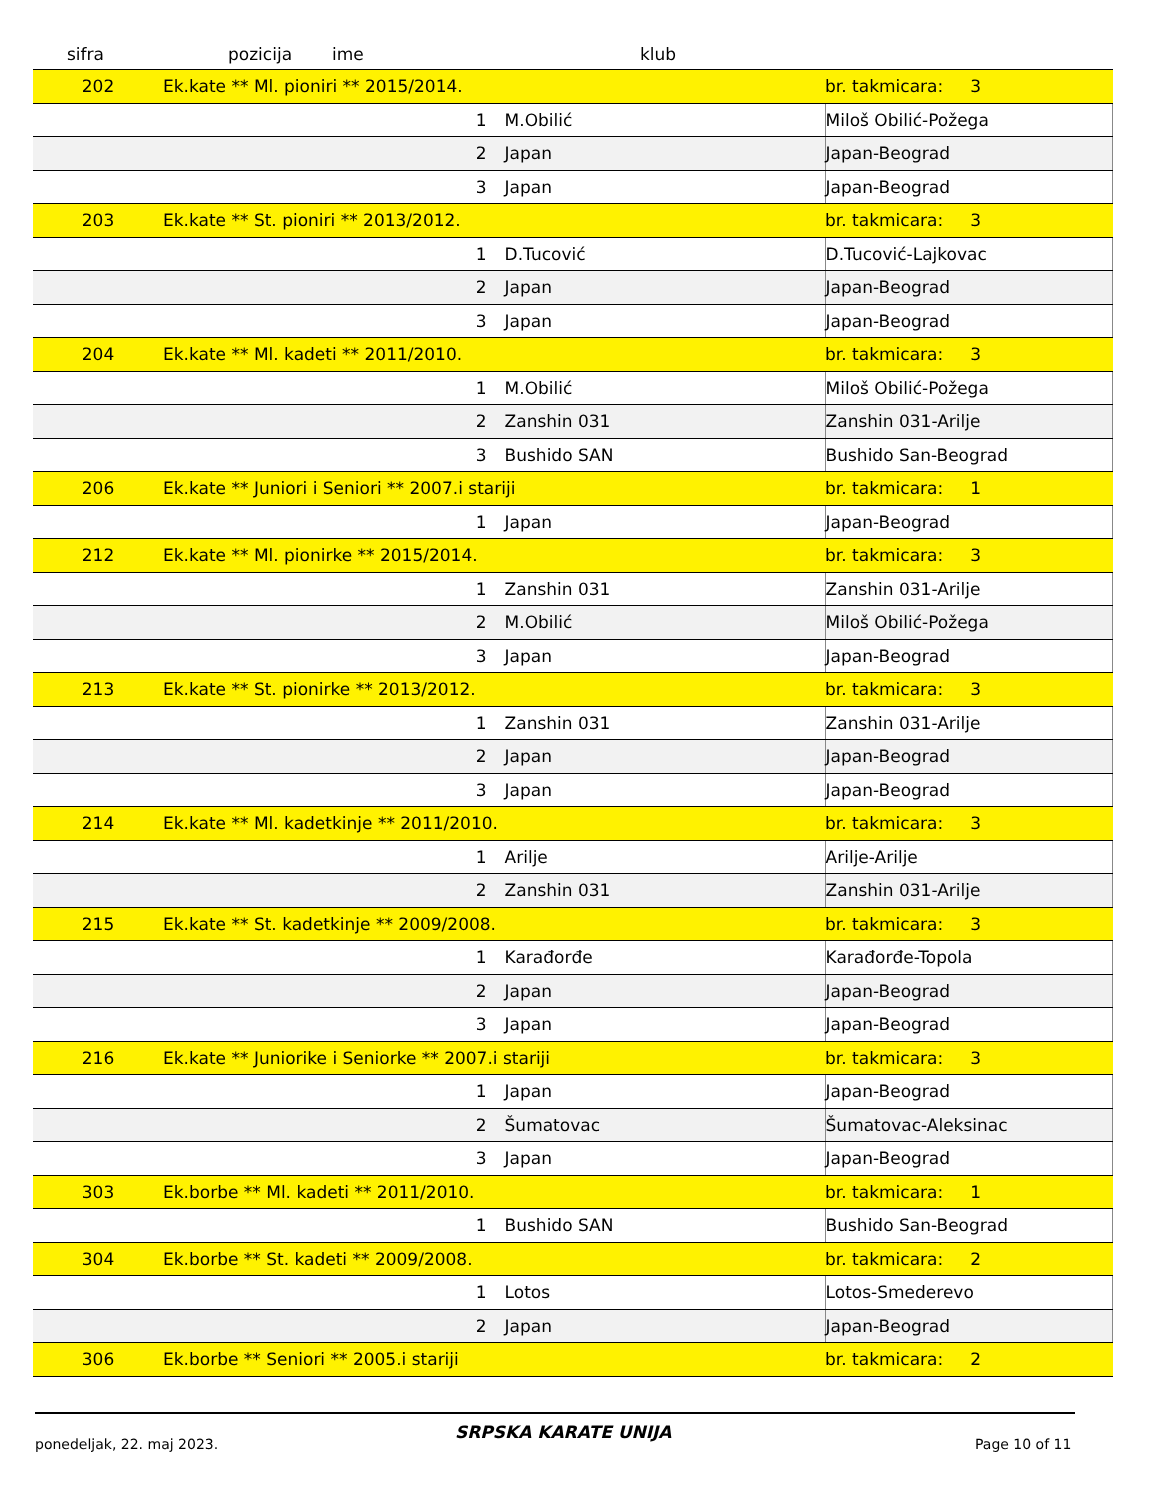sifra pozicija ime klub
| 202 | Ek.kate ** Ml. pioniri ** 2015/2014. | | br. takmicara: 3 |
| | 1 | M.Obilić | Miloš Obilić-Požega |
| | 2 | Japan | Japan-Beograd |
| | 3 | Japan | Japan-Beograd |
| 203 | Ek.kate ** St. pioniri ** 2013/2012. | | br. takmicara: 3 |
| | 1 | D.Tucović | D.Tucović-Lajkovac |
| | 2 | Japan | Japan-Beograd |
| | 3 | Japan | Japan-Beograd |
| 204 | Ek.kate ** Ml. kadeti ** 2011/2010. | | br. takmicara: 3 |
| | 1 | M.Obilić | Miloš Obilić-Požega |
| | 2 | Zanshin 031 | Zanshin 031-Arilje |
| | 3 | Bushido SAN | Bushido San-Beograd |
| 206 | Ek.kate ** Juniori i Seniori ** 2007.i stariji | | br. takmicara: 1 |
| | 1 | Japan | Japan-Beograd |
| 212 | Ek.kate ** Ml. pionirke ** 2015/2014. | | br. takmicara: 3 |
| | 1 | Zanshin 031 | Zanshin 031-Arilje |
| | 2 | M.Obilić | Miloš Obilić-Požega |
| | 3 | Japan | Japan-Beograd |
| 213 | Ek.kate ** St. pionirke ** 2013/2012. | | br. takmicara: 3 |
| | 1 | Zanshin 031 | Zanshin 031-Arilje |
| | 2 | Japan | Japan-Beograd |
| | 3 | Japan | Japan-Beograd |
| 214 | Ek.kate ** Ml. kadetkinje ** 2011/2010. | | br. takmicara: 3 |
| | 1 | Arilje | Arilje-Arilje |
| | 2 | Zanshin 031 | Zanshin 031-Arilje |
| 215 | Ek.kate ** St. kadetkinje ** 2009/2008. | | br. takmicara: 3 |
| | 1 | Karađorđe | Karađorđe-Topola |
| | 2 | Japan | Japan-Beograd |
| | 3 | Japan | Japan-Beograd |
| 216 | Ek.kate ** Juniorike i Seniorke ** 2007.i stariji | | br. takmicara: 3 |
| | 1 | Japan | Japan-Beograd |
| | 2 | Šumatovac | Šumatovac-Aleksinac |
| | 3 | Japan | Japan-Beograd |
| 303 | Ek.borbe ** Ml. kadeti ** 2011/2010. | | br. takmicara: 1 |
| | 1 | Bushido SAN | Bushido San-Beograd |
| 304 | Ek.borbe ** St. kadeti ** 2009/2008. | | br. takmicara: 2 |
| | 1 | Lotos | Lotos-Smederevo |
| | 2 | Japan | Japan-Beograd |
| 306 | Ek.borbe ** Seniori ** 2005.i stariji | | br. takmicara: 2 |
ponedeljak, 22. maj 2023.
SRPSKA KARATE UNIJA
Page 10 of 11